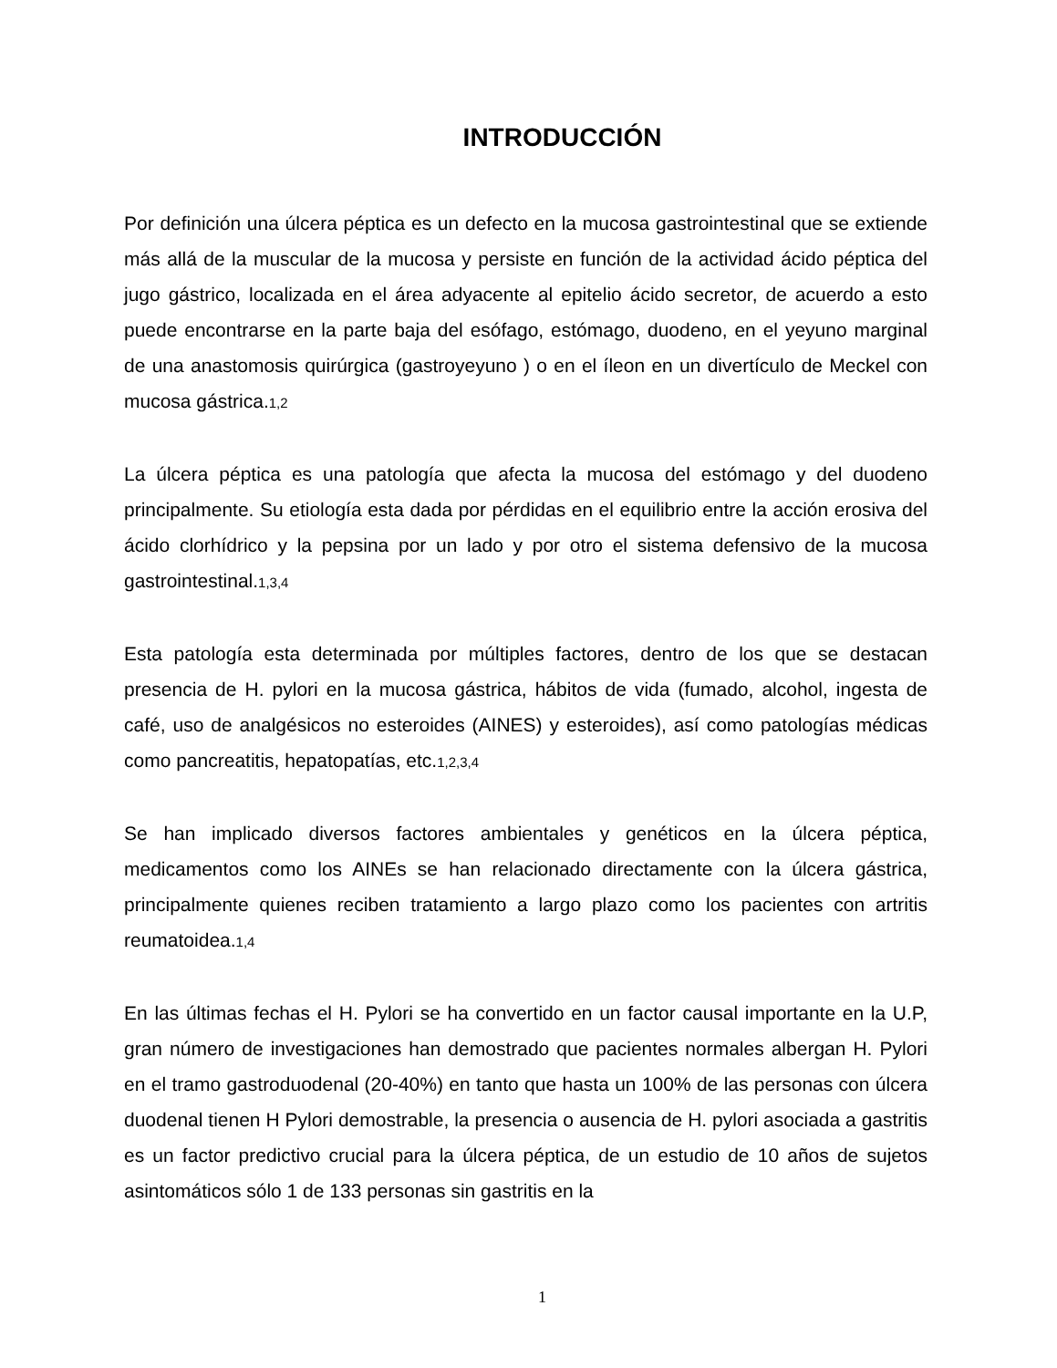INTRODUCCIÓN
Por definición una úlcera péptica es un defecto en la mucosa gastrointestinal que se extiende más allá de la muscular de la mucosa y persiste en función de la actividad ácido péptica del jugo gástrico, localizada en el área adyacente al epitelio ácido secretor, de acuerdo a esto puede encontrarse en la parte baja del esófago, estómago, duodeno, en el yeyuno marginal de una anastomosis quirúrgica (gastroyeyuno ) o en el íleon en un divertículo de Meckel con mucosa gástrica.1,2
La úlcera péptica es una patología que afecta la mucosa del estómago y del duodeno principalmente. Su etiología esta dada por pérdidas en el equilibrio entre la acción erosiva del ácido clorhídrico y la pepsina por un lado y por otro el sistema defensivo de la mucosa gastrointestinal.1,3,4
Esta patología esta determinada por múltiples factores, dentro de los que se destacan presencia de H. pylori en la mucosa gástrica, hábitos de vida (fumado, alcohol, ingesta de café, uso de analgésicos no esteroides (AINES) y esteroides), así como patologías médicas como pancreatitis, hepatopatías, etc.1,2,3,4
Se han implicado diversos factores ambientales y genéticos en la úlcera péptica, medicamentos como los AINEs se han relacionado directamente con la úlcera gástrica, principalmente quienes reciben tratamiento a largo plazo como los pacientes con artritis reumatoidea.1,4
En las últimas fechas el H. Pylori se ha convertido en un factor causal importante en la U.P, gran número de investigaciones han demostrado que pacientes normales albergan H. Pylori en el tramo gastroduodenal (20-40%) en tanto que hasta un 100% de las personas con úlcera duodenal tienen H Pylori demostrable, la presencia o ausencia de H. pylori asociada a gastritis es un factor predictivo crucial para la úlcera péptica, de un estudio de 10 años de sujetos asintomáticos sólo 1 de 133 personas sin gastritis en la
1